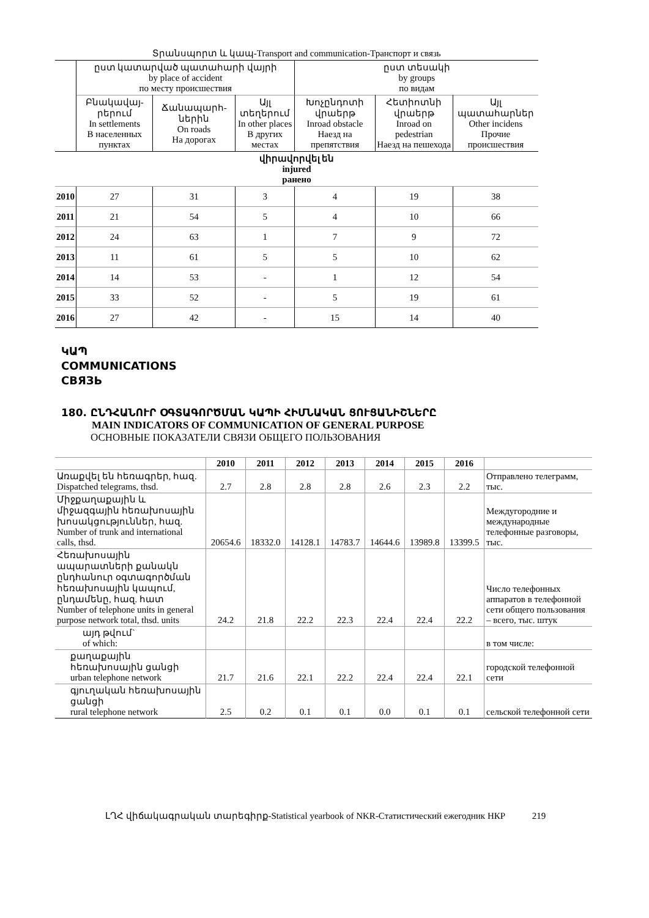Տրանսպորտ և կապ-Transport and communication-Транспорт и связь
| | ըստ կատարված պատահարի վայրի by place of accident по месту происшествия | | | ըստ տեսակի by groups по видам | | |
| --- | --- | --- | --- | --- | --- | --- |
| | Բնակավայ-րերում In settlements В населенных пунктах | Ճանապարհ-ներին On roads На дорогах | Այլ տեղերում In other places В других местах | Խոչընդոտի վրաերթ Inroad obstacle Наезд на препятствия | Հետիոտնի վրաերթ Inroad on pedestrian Наезд на пешехода | Այլ պատահարներ Other incidens Прочие происшествия |
| վիրավորվել են injured ранено | | | | | | |
| 2010 | 27 | 31 | 3 | 4 | 19 | 38 |
| 2011 | 21 | 54 | 5 | 4 | 10 | 66 |
| 2012 | 24 | 63 | 1 | 7 | 9 | 72 |
| 2013 | 11 | 61 | 5 | 5 | 10 | 62 |
| 2014 | 14 | 53 | - | 1 | 12 | 54 |
| 2015 | 33 | 52 | - | 5 | 19 | 61 |
| 2016 | 27 | 42 | - | 15 | 14 | 40 |
ԿԱՊ
COMMUNICATIONS
СВЯЗЬ
180. ԸՆԴՀԱՆՈՒՐ ՕԳՏԱԳՈՐԾՄԱՆ ԿԱՊԻ ՀԻՄՆԱԿԱՆ ՑՈՒՑԱՆԻՇՆԵՐԸ
MAIN INDICATORS OF COMMUNICATION OF GENERAL PURPOSE
ОСНОВНЫЕ ПОКАЗАТЕЛИ СВЯЗИ ОБЩЕГО ПОЛЬЗОВАНИЯ
| | 2010 | 2011 | 2012 | 2013 | 2014 | 2015 | 2016 | |
| --- | --- | --- | --- | --- | --- | --- | --- | --- |
| Առաքվել են հեռագրեր, հազ. Dispatched telegrams, thsd. | 2.7 | 2.8 | 2.8 | 2.8 | 2.6 | 2.3 | 2.2 | Отправлено телеграмм, тыс. |
| Միջքաղաքային և միջազգային հեռախոսային խոսակցություններ, հազ. Number of trunk and international calls, thsd. | 20654.6 | 18332.0 | 14128.1 | 14783.7 | 14644.6 | 13989.8 | 13399.5 | Междугородние и международные телефонные разговоры, тыс. |
| Հեռախոսային ապարատների քանակն ընդհանուր օգտագործման հեռախոսային կապում, ընդամենը, հազ. հատ Number of telephone units in general purpose network total, thsd. units | 24.2 | 21.8 | 22.2 | 22.3 | 22.4 | 22.4 | 22.2 | Число телефонных аппаратов в телефонной сети общего пользования – всего, тыс. штук |
| այդ թվում` of which: | | | | | | | | в том числе: |
| քաղաքային հեռախոսային ցանցի urban telephone network | 21.7 | 21.6 | 22.1 | 22.2 | 22.4 | 22.4 | 22.1 | городской телефонной сети |
| գյուղական հեռախոսային ցանցի rural telephone network | 2.5 | 0.2 | 0.1 | 0.1 | 0.0 | 0.1 | 0.1 | сельской телефонной сети |
ԼՂՀ վիճակագրական տարեգիրք-Statistical yearbook of NKR-Статистический ежегодник НКР 219